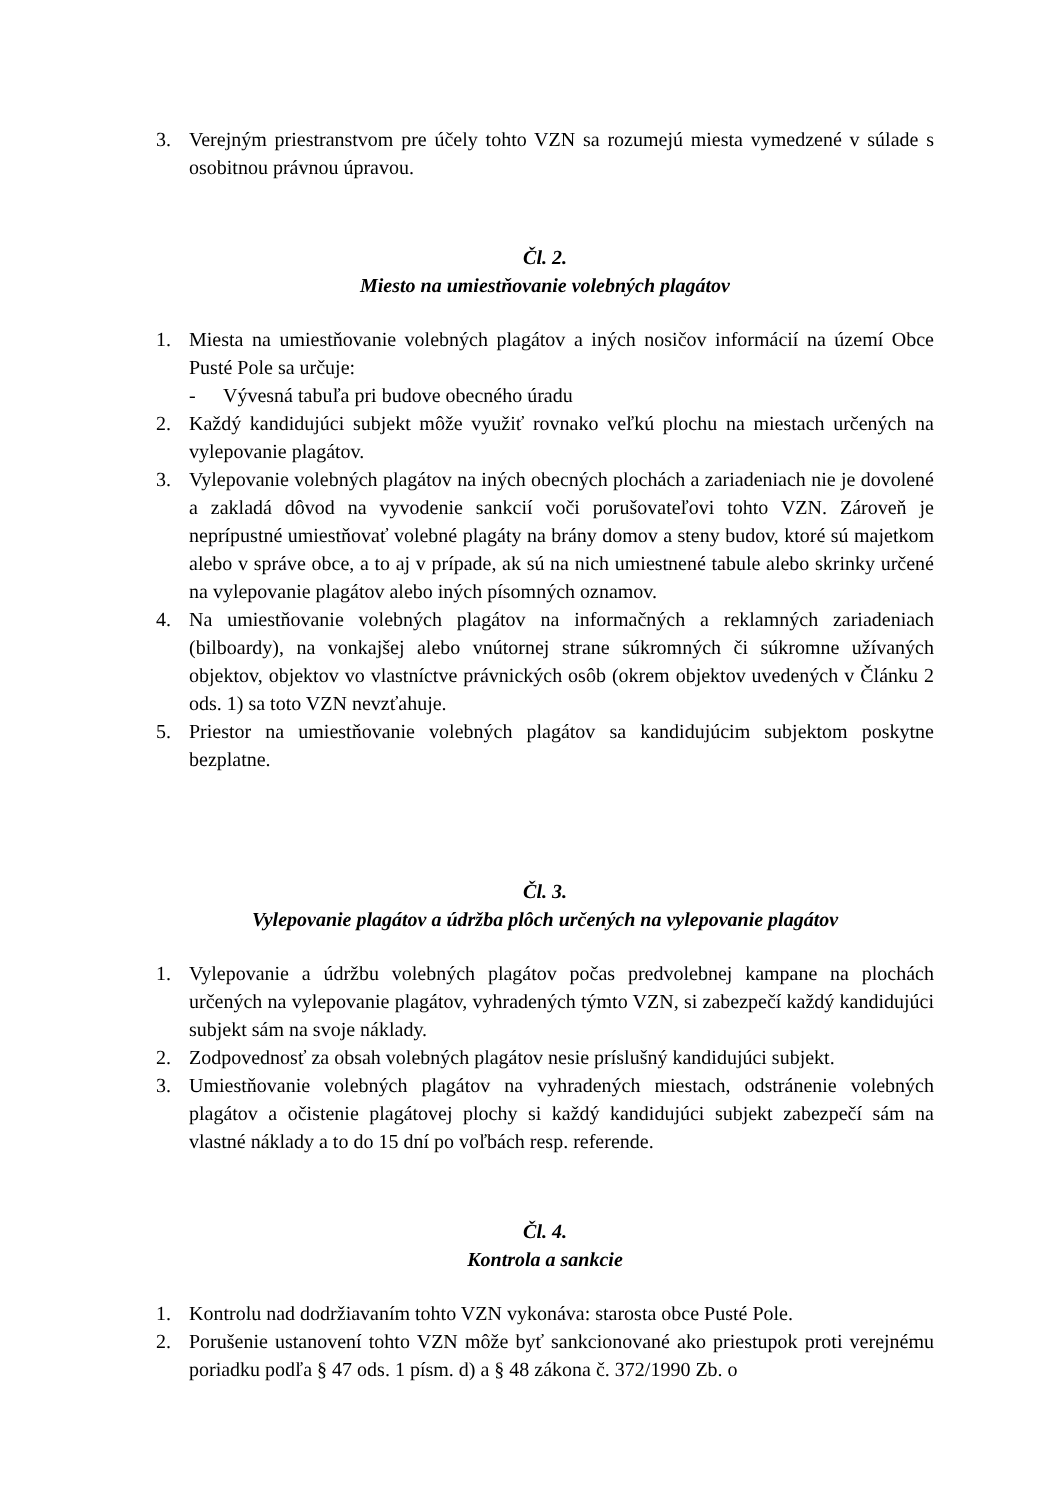3. Verejným priestranstvom pre účely tohto VZN sa rozumejú miesta vymedzené v súlade s osobitnou právnou úpravou.
Čl. 2.
Miesto na umiestňovanie volebných plagátov
1. Miesta na umiestňovanie volebných plagátov a iných nosičov informácií na území Obce Pusté Pole sa určuje:
- Vývesná tabuľa pri budove obecného úradu
2. Každý kandidujúci subjekt môže využiť rovnako veľkú plochu na miestach určených na vylepovanie plagátov.
3. Vylepovanie volebných plagátov na iných obecných plochách a zariadeniach nie je dovolené a zakladá dôvod na vyvodenie sankcií voči porušovateľovi tohto VZN. Zároveň je neprípustné umiestňovať volebné plagáty na brány domov a steny budov, ktoré sú majetkom alebo v správe obce, a to aj v prípade, ak sú na nich umiestnené tabule alebo skrinky určené na vylepovanie plagátov alebo iných písomných oznamov.
4. Na umiestňovanie volebných plagátov na informačných a reklamných zariadeniach (bilboardy), na vonkajšej alebo vnútornej strane súkromných či súkromne užívaných objektov, objektov vo vlastníctve právnických osôb (okrem objektov uvedených v Článku 2 ods. 1) sa toto VZN nevzťahuje.
5. Priestor na umiestňovanie volebných plagátov sa kandidujúcim subjektom poskytne bezplatne.
Čl. 3.
Vylepovanie plagátov a údržba plôch určených na vylepovanie plagátov
1. Vylepovanie a údržbu volebných plagátov počas predvolebnej kampane na plochách určených na vylepovanie plagátov, vyhradených týmto VZN, si zabezpečí každý kandidujúci subjekt sám na svoje náklady.
2. Zodpovednosť za obsah volebných plagátov nesie príslušný kandidujúci subjekt.
3. Umiestňovanie volebných plagátov na vyhradených miestach, odstránenie volebných plagátov a očistenie plagátovej plochy si každý kandidujúci subjekt zabezpečí sám na vlastné náklady a to do 15 dní po voľbách resp. referende.
Čl. 4.
Kontrola a sankcie
1. Kontrolu nad dodržiavaním tohto VZN vykonáva: starosta obce Pusté Pole.
2. Porušenie ustanovení tohto VZN môže byť sankcionované ako priestupok proti verejnému poriadku podľa § 47 ods. 1 písm. d) a § 48 zákona č. 372/1990 Zb. o